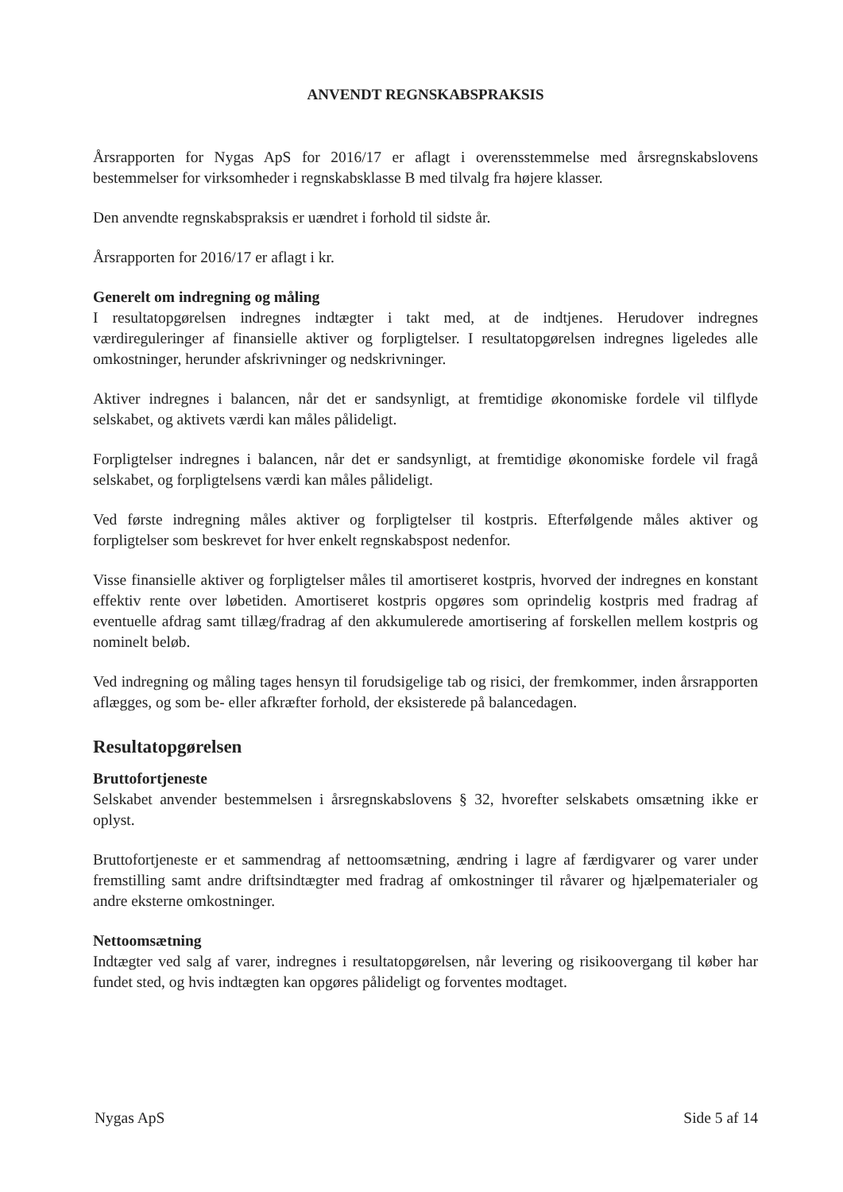ANVENDT REGNSKABSPRAKSIS
Årsrapporten for Nygas ApS for 2016/17 er aflagt i overensstemmelse med årsregnskabslovens bestemmelser for virksomheder i regnskabsklasse B med tilvalg fra højere klasser.
Den anvendte regnskabspraksis er uændret i forhold til sidste år.
Årsrapporten for 2016/17 er aflagt i kr.
Generelt om indregning og måling
I resultatopgørelsen indregnes indtægter i takt med, at de indtjenes. Herudover indregnes værdireguleringer af finansielle aktiver og forpligtelser. I resultatopgørelsen indregnes ligeledes alle omkostninger, herunder afskrivninger og nedskrivninger.
Aktiver indregnes i balancen, når det er sandsynligt, at fremtidige økonomiske fordele vil tilflyde selskabet, og aktivets værdi kan måles pålideligt.
Forpligtelser indregnes i balancen, når det er sandsynligt, at fremtidige økonomiske fordele vil fragå selskabet, og forpligtelsens værdi kan måles pålideligt.
Ved første indregning måles aktiver og forpligtelser til kostpris. Efterfølgende måles aktiver og forpligtelser som beskrevet for hver enkelt regnskabspost nedenfor.
Visse finansielle aktiver og forpligtelser måles til amortiseret kostpris, hvorved der indregnes en konstant effektiv rente over løbetiden. Amortiseret kostpris opgøres som oprindelig kostpris med fradrag af eventuelle afdrag samt tillæg/fradrag af den akkumulerede amortisering af forskellen mellem kostpris og nominelt beløb.
Ved indregning og måling tages hensyn til forudsigelige tab og risici, der fremkommer, inden årsrapporten aflægges, og som be- eller afkræfter forhold, der eksisterede på balancedagen.
Resultatopgørelsen
Bruttofortjeneste
Selskabet anvender bestemmelsen i årsregnskabslovens § 32, hvorefter selskabets omsætning ikke er oplyst.
Bruttofortjeneste er et sammendrag af nettoomsætning, ændring i lagre af færdigvarer og varer under fremstilling samt andre driftsindtægter med fradrag af omkostninger til råvarer og hjælpematerialer og andre eksterne omkostninger.
Nettoomsætning
Indtægter ved salg af varer, indregnes i resultatopgørelsen, når levering og risikoovergang til køber har fundet sted, og hvis indtægten kan opgøres pålideligt og forventes modtaget.
Nygas ApS Side 5 af 14